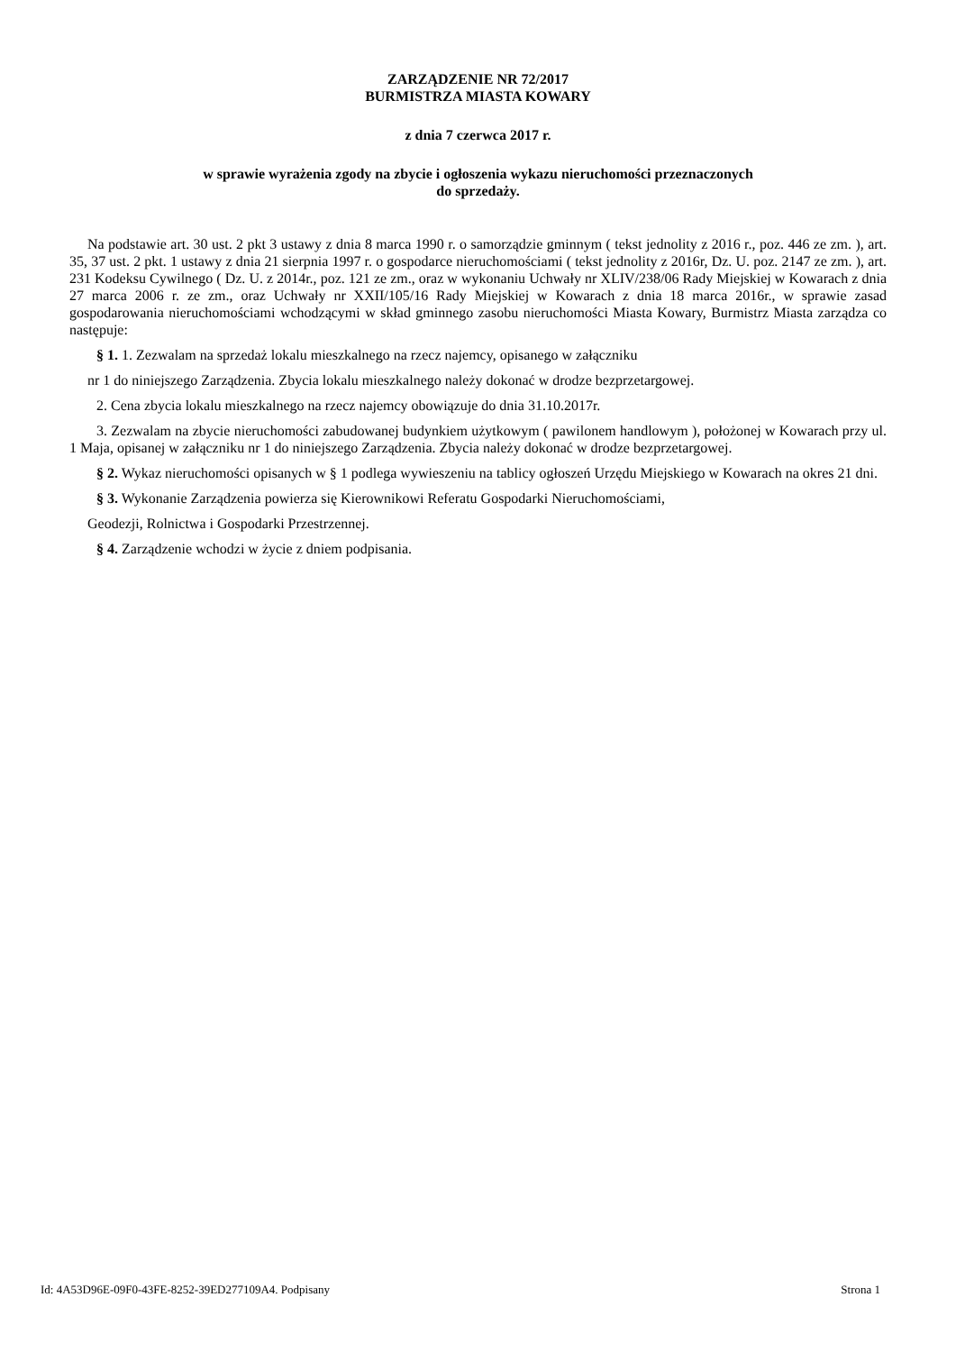ZARZĄDZENIE NR 72/2017
BURMISTRZA MIASTA KOWARY
z dnia 7 czerwca 2017 r.
w sprawie wyrażenia zgody na zbycie i ogłoszenia wykazu nieruchomości przeznaczonych
do sprzedaży.
Na podstawie art. 30 ust. 2 pkt 3 ustawy z dnia 8 marca 1990 r. o samorządzie gminnym ( tekst jednolity z 2016 r., poz. 446 ze zm. ), art. 35, 37 ust. 2 pkt. 1 ustawy z dnia 21 sierpnia 1997 r. o gospodarce nieruchomościami ( tekst jednolity z 2016r, Dz. U. poz. 2147 ze zm. ), art. 231 Kodeksu Cywilnego ( Dz. U. z 2014r., poz. 121 ze zm., oraz w wykonaniu Uchwały nr XLIV/238/06 Rady Miejskiej w Kowarach z dnia 27 marca 2006 r. ze zm., oraz Uchwały nr XXII/105/16 Rady Miejskiej w Kowarach z dnia 18 marca 2016r., w sprawie zasad gospodarowania nieruchomościami wchodzącymi w skład gminnego zasobu nieruchomości Miasta Kowary, Burmistrz Miasta zarządza co następuje:
§ 1. 1. Zezwalam na sprzedaż lokalu mieszkalnego na rzecz najemcy, opisanego w załączniku
nr 1 do niniejszego Zarządzenia. Zbycia lokalu mieszkalnego należy dokonać w drodze bezprzetargowej.
2. Cena zbycia lokalu mieszkalnego na rzecz najemcy obowiązuje do dnia 31.10.2017r.
3. Zezwalam na zbycie nieruchomości zabudowanej budynkiem użytkowym ( pawilonem handlowym ), położonej w Kowarach przy ul. 1 Maja, opisanej w załączniku nr 1 do niniejszego Zarządzenia. Zbycia należy dokonać w drodze bezprzetargowej.
§ 2. Wykaz nieruchomości opisanych w § 1 podlega wywieszeniu na tablicy ogłoszeń Urzędu Miejskiego w Kowarach na okres 21 dni.
§ 3. Wykonanie Zarządzenia powierza się Kierownikowi Referatu Gospodarki Nieruchomościami,
Geodezji, Rolnictwa i Gospodarki Przestrzennej.
§ 4. Zarządzenie wchodzi w życie z dniem podpisania.
Id: 4A53D96E-09F0-43FE-8252-39ED277109A4. Podpisany Strona 1